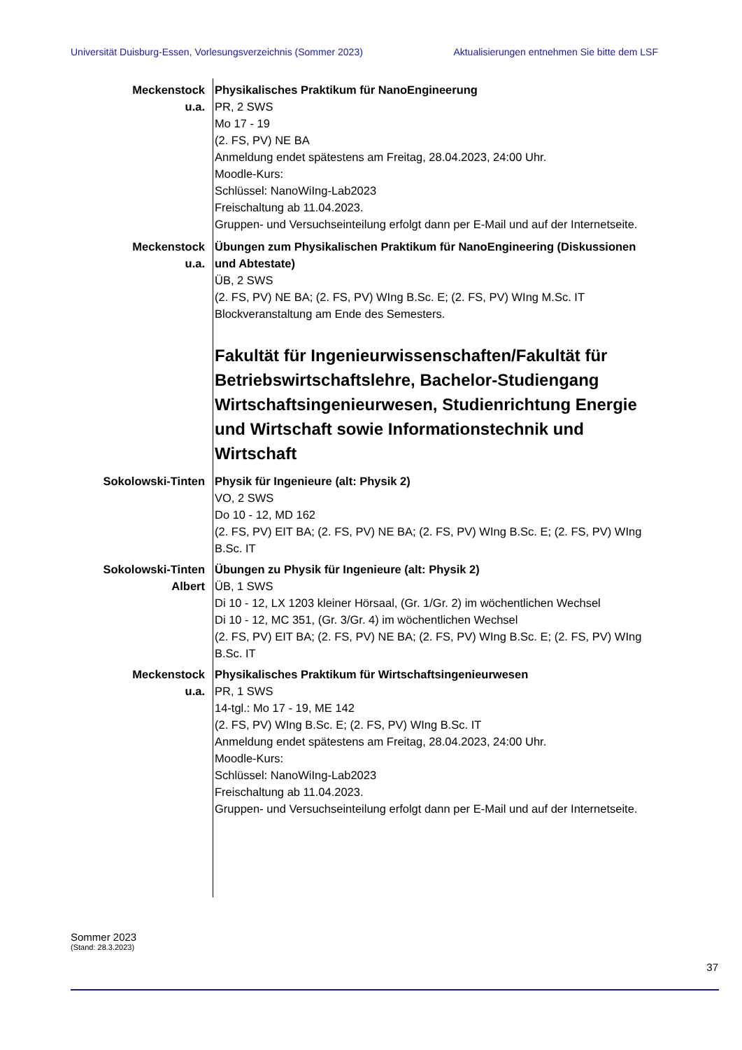Universität Duisburg-Essen, Vorlesungsverzeichnis (Sommer 2023) Aktualisierungen entnehmen Sie bitte dem LSF
Meckenstock
u.a.
Physikalisches Praktikum für NanoEngineerung
PR, 2 SWS
Mo 17 - 19
(2. FS, PV) NE BA
Anmeldung endet spätestens am Freitag, 28.04.2023, 24:00 Uhr.
Moodle-Kurs:
Schlüssel: NanoWiIng-Lab2023
Freischaltung ab 11.04.2023.
Gruppen- und Versuchseinteilung erfolgt dann per E-Mail und auf der Internetseite.
Meckenstock
u.a.
Übungen zum Physikalischen Praktikum für NanoEngineering (Diskussionen und Abtestate)
ÜB, 2 SWS
(2. FS, PV) NE BA; (2. FS, PV) WIng B.Sc. E; (2. FS, PV) WIng M.Sc. IT
Blockveranstaltung am Ende des Semesters.
Fakultät für Ingenieurwissenschaften/Fakultät für Betriebswirtschaftslehre, Bachelor-Studiengang Wirtschaftsingenieurwesen, Studienrichtung Energie und Wirtschaft sowie Informationstechnik und Wirtschaft
Sokolowski-Tinten Physik für Ingenieure (alt: Physik 2)
VO, 2 SWS
Do 10 - 12, MD 162
(2. FS, PV) EIT BA; (2. FS, PV) NE BA; (2. FS, PV) WIng B.Sc. E; (2. FS, PV) WIng B.Sc. IT
Sokolowski-Tinten
Albert
Übungen zu Physik für Ingenieure (alt: Physik 2)
ÜB, 1 SWS
Di 10 - 12, LX 1203 kleiner Hörsaal, (Gr. 1/Gr. 2) im wöchentlichen Wechsel
Di 10 - 12, MC 351, (Gr. 3/Gr. 4) im wöchentlichen Wechsel
(2. FS, PV) EIT BA; (2. FS, PV) NE BA; (2. FS, PV) WIng B.Sc. E; (2. FS, PV) WIng B.Sc. IT
Meckenstock
u.a.
Physikalisches Praktikum für Wirtschaftsingenieurwesen
PR, 1 SWS
14-tgl.: Mo 17 - 19, ME 142
(2. FS, PV) WIng B.Sc. E; (2. FS, PV) WIng B.Sc. IT
Anmeldung endet spätestens am Freitag, 28.04.2023, 24:00 Uhr.
Moodle-Kurs:
Schlüssel: NanoWiIng-Lab2023
Freischaltung ab 11.04.2023.
Gruppen- und Versuchseinteilung erfolgt dann per E-Mail und auf der Internetseite.
Sommer 2023
(Stand: 28.3.2023)
37